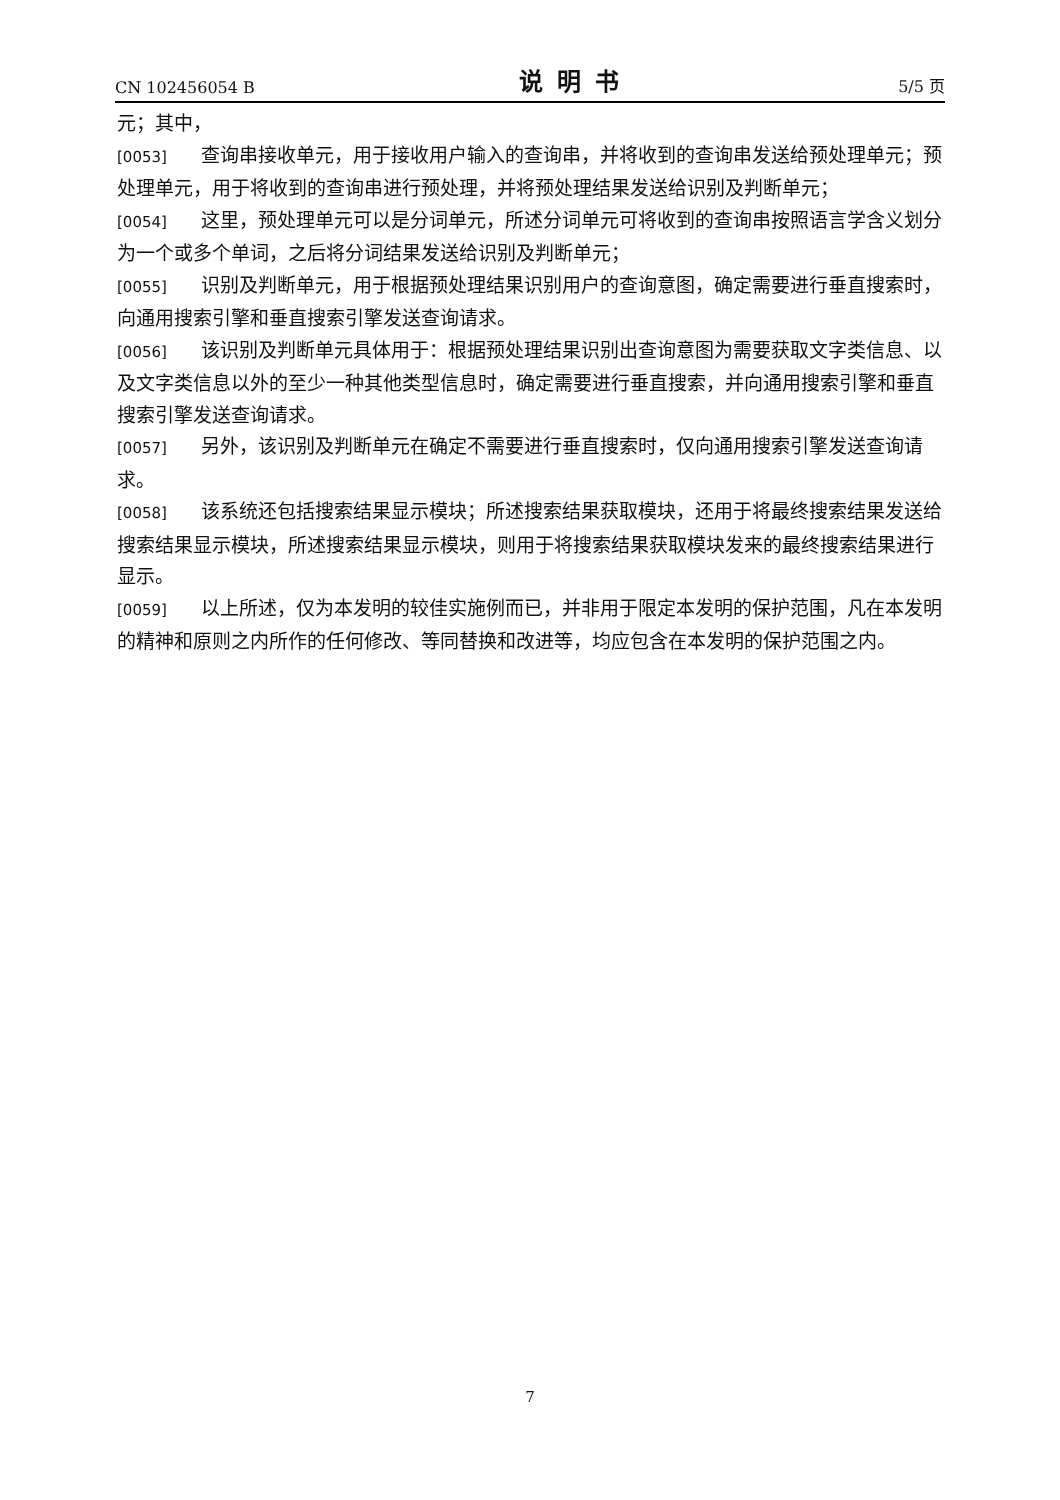CN 102456054 B 说明书 5/5 页
元；其中，
[0053] 查询串接收单元，用于接收用户输入的查询串，并将收到的查询串发送给预处理单元；预处理单元，用于将收到的查询串进行预处理，并将预处理结果发送给识别及判断单元；
[0054] 这里，预处理单元可以是分词单元，所述分词单元可将收到的查询串按照语言学含义划分为一个或多个单词，之后将分词结果发送给识别及判断单元；
[0055] 识别及判断单元，用于根据预处理结果识别用户的查询意图，确定需要进行垂直搜索时，向通用搜索引擎和垂直搜索引擎发送查询请求。
[0056] 该识别及判断单元具体用于：根据预处理结果识别出查询意图为需要获取文字类信息、以及文字类信息以外的至少一种其他类型信息时，确定需要进行垂直搜索，并向通用搜索引擎和垂直搜索引擎发送查询请求。
[0057] 另外，该识别及判断单元在确定不需要进行垂直搜索时，仅向通用搜索引擎发送查询请求。
[0058] 该系统还包括搜索结果显示模块；所述搜索结果获取模块，还用于将最终搜索结果发送给搜索结果显示模块，所述搜索结果显示模块，则用于将搜索结果获取模块发来的最终搜索结果进行显示。
[0059] 以上所述，仅为本发明的较佳实施例而已，并非用于限定本发明的保护范围，凡在本发明的精神和原则之内所作的任何修改、等同替换和改进等，均应包含在本发明的保护范围之内。
7